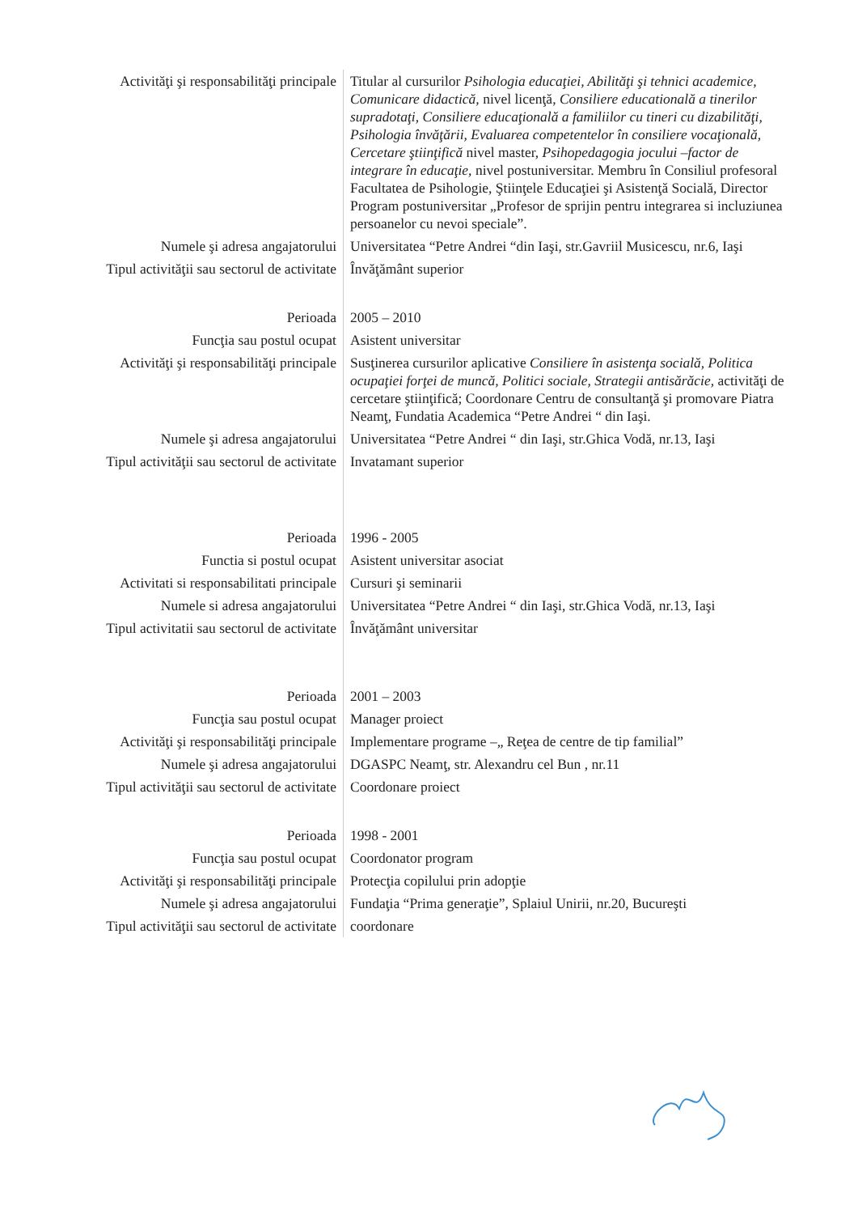| Activităţi şi responsabilităţi principale | Titular al cursurilor Psihologia educaţiei, Abilităţi şi tehnici academice, Comunicare didactică, nivel licenţă, Consiliere educatională a tinerilor supradotaţi, Consiliere educaţională a familiilor cu tineri cu dizabilităţi, Psihologia învăţării, Evaluarea competentelor în consiliere vocaţională, Cercetare ştiinţifică nivel master, Psihopedagogia jocului –factor de integrare în educaţie, nivel postuniversitar. Membru în Consiliul profesoral Facultatea de Psihologie, Ştiinţele Educaţiei şi Asistenţă Socială, Director Program postuniversitar „Profesor de sprijin pentru integrarea si incluziunea persoanelor cu nevoi speciale”. |
| Numele şi adresa angajatorului | Universitatea “Petre Andrei “din Iaşi, str.Gavriil Musicescu, nr.6, Iaşi |
| Tipul activităţii sau sectorul de activitate | Învăţământ superior |
| Perioada | 2005 – 2010 |
| Funcţia sau postul ocupat | Asistent universitar |
| Activităţi şi responsabilităţi principale | Susţinerea cursurilor aplicative Consiliere în asistenţa socială, Politica ocupaţiei forţei de muncă, Politici sociale, Strategii antisărăcie, activităţi de cercetare ştiinţifică; Coordonare Centru de consultanţă şi promovare Piatra Neamţ, Fundatia Academica “Petre Andrei “ din Iaşi. |
| Numele şi adresa angajatorului | Universitatea “Petre Andrei “ din Iaşi, str.Ghica Vodă, nr.13, Iaşi |
| Tipul activităţii sau sectorul de activitate | Invatamant superior |
| Perioada | 1996 - 2005 |
| Functia si postul ocupat | Asistent universitar asociat |
| Activitati si responsabilitati principale | Cursuri şi seminarii |
| Numele si adresa angajatorului | Universitatea “Petre Andrei “ din Iaşi, str.Ghica Vodă, nr.13, Iaşi |
| Tipul activitatii sau sectorul de activitate | Învăţământ universitar |
| Perioada | 2001 – 2003 |
| Funcţia sau postul ocupat | Manager proiect |
| Activităţi şi responsabilităţi principale | Implementare programe –„ Reţea de centre de tip familial” |
| Numele şi adresa angajatorului | DGASPC Neamţ, str. Alexandru cel Bun , nr.11 |
| Tipul activităţii sau sectorul de activitate | Coordonare proiect |
| Perioada | 1998 - 2001 |
| Funcţia sau postul ocupat | Coordonator program |
| Activităţi şi responsabilităţi principale | Protecţia copilului prin adopţie |
| Numele şi adresa angajatorului | Fundaţia “Prima generaţie”, Splaiul Unirii, nr.20, Bucureşti |
| Tipul activităţii sau sectorul de activitate | coordonare |